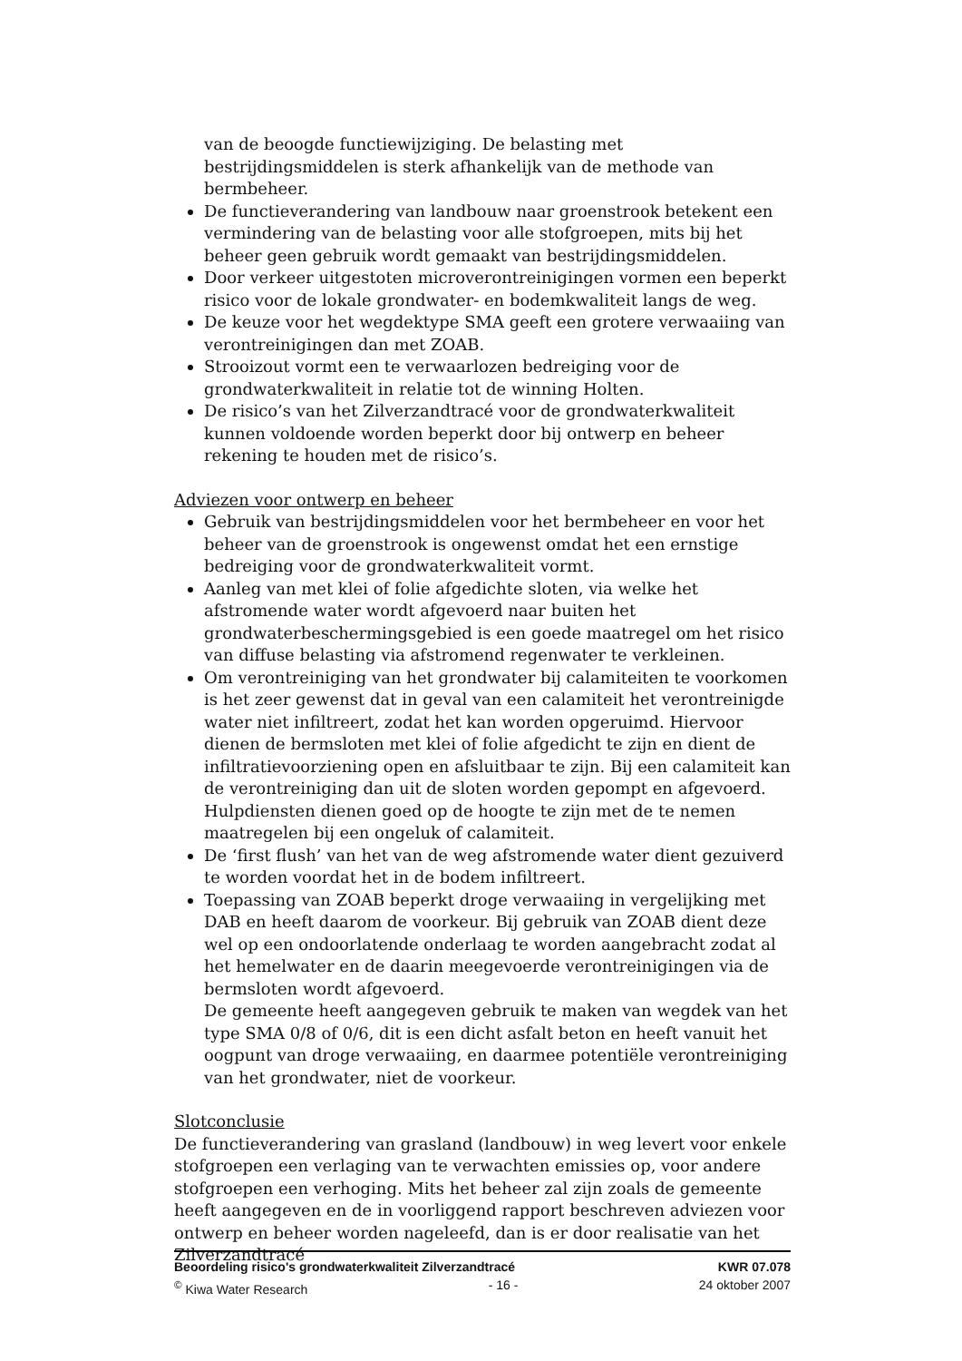van de beoogde functiewijziging. De belasting met bestrijdingsmiddelen is sterk afhankelijk van de methode van bermbeheer.
De functieverandering van landbouw naar groenstrook betekent een vermindering van de belasting voor alle stofgroepen, mits bij het beheer geen gebruik wordt gemaakt van bestrijdingsmiddelen.
Door verkeer uitgestoten microverontreinigingen vormen een beperkt risico voor de lokale grondwater- en bodemkwaliteit langs de weg.
De keuze voor het wegdektype SMA geeft een grotere verwaaiing van verontreinigingen dan met ZOAB.
Strooizout vormt een te verwaarlozen bedreiging voor de grondwaterkwaliteit in relatie tot de winning Holten.
De risico’s van het Zilverzandtracé voor de grondwaterkwaliteit kunnen voldoende worden beperkt door bij ontwerp en beheer rekening te houden met de risico’s.
Adviezen voor ontwerp en beheer
Gebruik van bestrijdingsmiddelen voor het bermbeheer en voor het beheer van de groenstrook is ongewenst omdat het een ernstige bedreiging voor de grondwaterkwaliteit vormt.
Aanleg van met klei of folie afgedichte sloten, via welke het afstromende water wordt afgevoerd naar buiten het grondwaterbeschermingsgebied is een goede maatregel om het risico van diffuse belasting via afstromend regenwater te verkleinen.
Om verontreiniging van het grondwater bij calamiteiten te voorkomen is het zeer gewenst dat in geval van een calamiteit het verontreinigde water niet infiltreert, zodat het kan worden opgeruimd. Hiervoor dienen de bermsloten met klei of folie afgedicht te zijn en dient de infiltratievoorziening open en afsluitbaar te zijn. Bij een calamiteit kan de verontreiniging dan uit de sloten worden gepompt en afgevoerd. Hulpdiensten dienen goed op de hoogte te zijn met de te nemen maatregelen bij een ongeluk of calamiteit.
De ‘first flush’ van het van de weg afstromende water dient gezuiverd te worden voordat het in de bodem infiltreert.
Toepassing van ZOAB beperkt droge verwaaiing in vergelijking met DAB en heeft daarom de voorkeur. Bij gebruik van ZOAB dient deze wel op een ondoorlatende onderlaag te worden aangebracht zodat al het hemelwater en de daarin meegevoerde verontreinigingen via de bermsloten wordt afgevoerd.
De gemeente heeft aangegeven gebruik te maken van wegdek van het type SMA 0/8 of 0/6, dit is een dicht asfalt beton en heeft vanuit het oogpunt van droge verwaaiing, en daarmee potentiële verontreiniging van het grondwater, niet de voorkeur.
Slotconclusie
De functieverandering van grasland (landbouw) in weg levert voor enkele stofgroepen een verlaging van te verwachten emissies op, voor andere stofgroepen een verhoging. Mits het beheer zal zijn zoals de gemeente heeft aangegeven en de in voorliggend rapport beschreven adviezen voor ontwerp en beheer worden nageleefd, dan is er door realisatie van het Zilverzandtracé
Beoordeling risico's grondwaterkwaliteit Zilverzandtracé KWR 07.078
<sup>©</sup> Kiwa Water Research - 16 - 24 oktober 2007